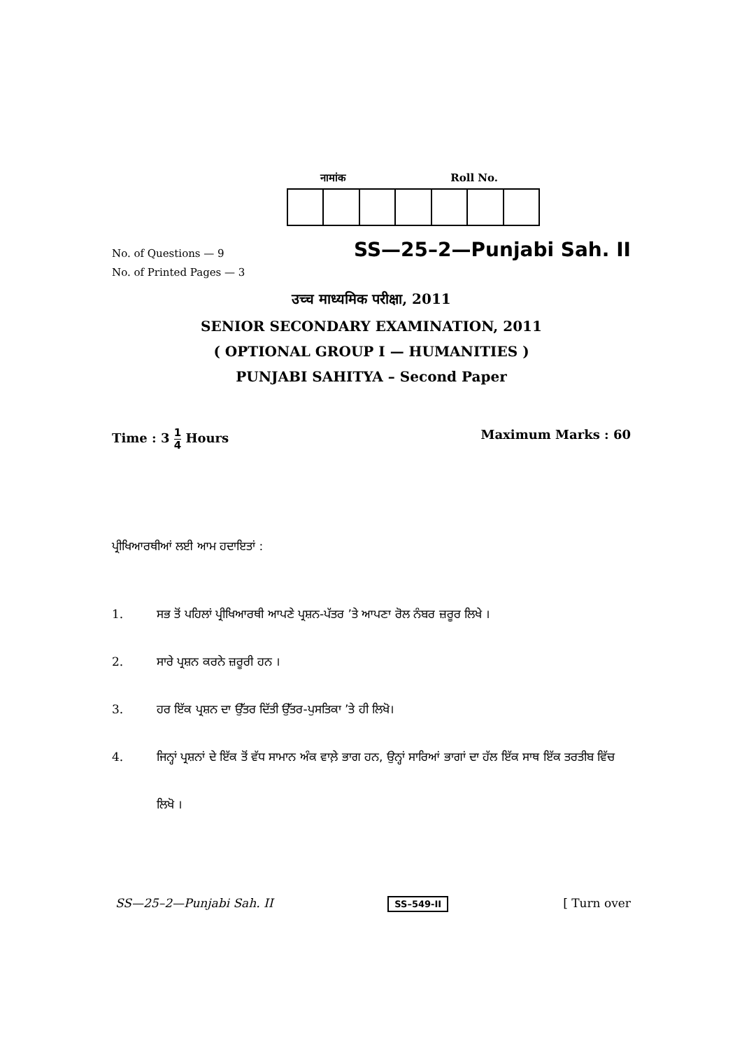नामांक Roll No.
No. of Questions — 9
No. of Printed Pages — 3
SS—25–2—Punjabi Sah. II
उच्च माध्यमिक परीक्षा, 2011
SENIOR SECONDARY EXAMINATION, 2011
( OPTIONAL GROUP I — HUMANITIES )
PUNJABI SAHITYA – Second Paper
Time : 3 1 4 Hours Maximum Marks : 60
ਪ੍ਰੀਖਿਆਰਥੀਆਂ ਲਈ ਆਮ ਹਦਾਇਤਾਂ :
1. ਸਭ ਤੋਂ ਪਹਿਲਾਂ ਪ੍ਰੀਖਿਆਰਥੀ ਆਪਣੇ ਪ੍ਰਸ਼ਨ-ਪੱਤਰ ’ਤੇ ਆਪਣਾ ਰੋਲ ਨੰਬਰ ਜ਼ਰੂਰ ਲਿਖੇ ।
2. ਸਾਰੇ ਪ੍ਰਸ਼ਨ ਕਰਨੇ ਜ਼ਰੂਰੀ ਹਨ ।
3. ਹਰ ਇੱਕ ਪ੍ਰਸ਼ਨ ਦਾ ਉੱਤਰ ਦਿੱਤੀ ਉੱਤਰ-ਪੁਸਤਿਕਾ ’ਤੇ ਹੀ ਲਿਖੋ।
4. ਜਿਨ੍ਹਾਂ ਪ੍ਰਸ਼ਨਾਂ ਦੇ ਇੱਕ ਤੋਂ ਵੱਧ ਸਾਮਾਨ ਅੰਕ ਵਾਲ਼ੇ ਭਾਗ ਹਨ, ਉਨ੍ਹਾਂ ਸਾਰਿਆਂ ਭਾਗਾਂ ਦਾ ਹੱਲ ਇੱਕ ਸਾਥ ਇੱਕ ਤਰਤੀਬ ਵਿੱਚ ਲਿਖੋ ।
SS—25–2—Punjabi Sah. II SS–549-II [ Turn over